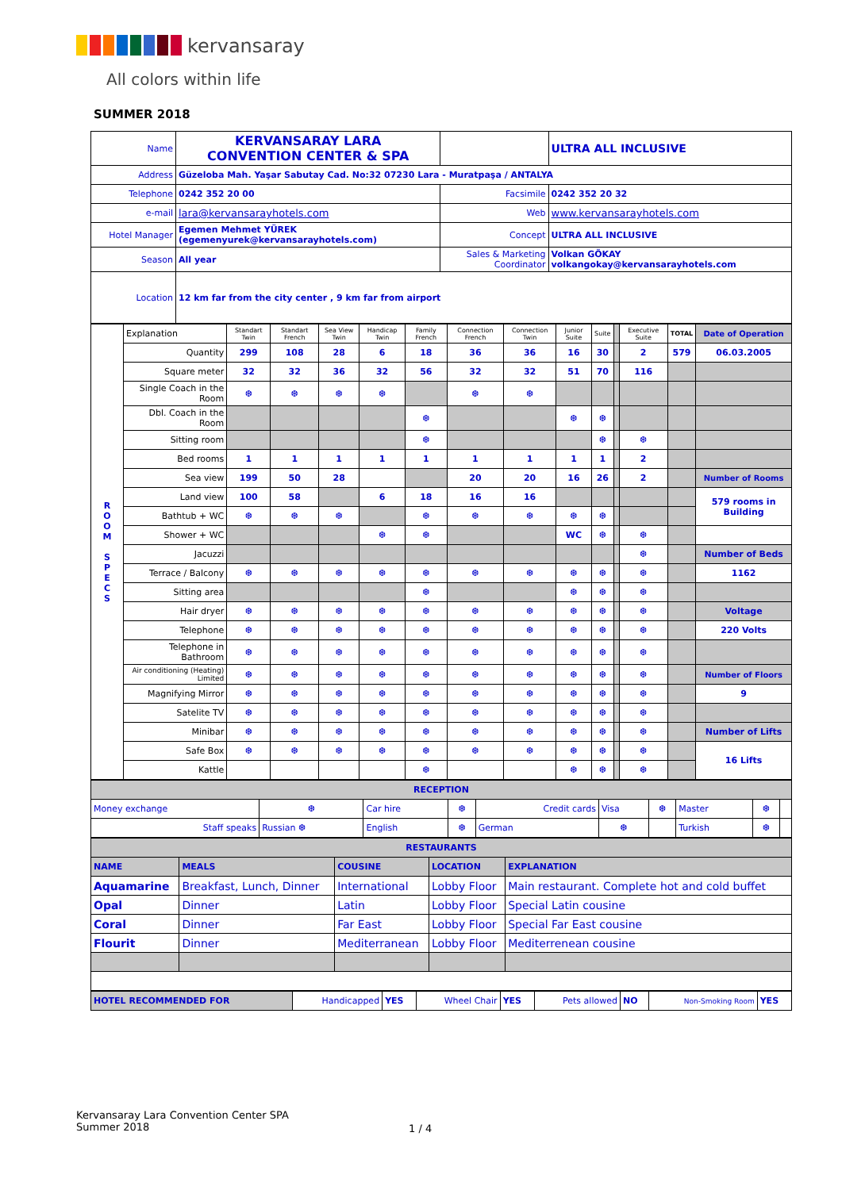kervansaray
All colors within life
SUMMER 2018
| Name | KERVANSARAY LARA CONVENTION CENTER & SPA | | ULTRA ALL INCLUSIVE | |
| Address | Güzeloba Mah. Yaşar Sabutay Cad. No:32 07230 Lara - Muratpaşa / ANTALYA | | | |
| Telephone | 0242 352 20 00 | Facsimile | | 0242 352 20 32 |
| e-mail | lara@kervansarayhotels.com | Web | | www.kervansarayhotels.com |
| Hotel Manager | Egemen Mehmet YÜREK (egemenyurek@kervansarayhotels.com) | Concept | | ULTRA ALL INCLUSIVE |
| Season | All year | Sales & Marketing Coordinator | | Volkan GÖKAY volkangokay@kervansarayhotels.com |
| Location | 12 km far from the city center , 9 km far from airport | | | |
| R O O M S P E C S | Explanation | Standart Twin | Standart French | Sea View Twin | Handicap Twin | Family French | Connection French | Connection Twin | Junior Suite | Suite | | Executive Suite | TOTAL | Date of Operation |
| | Quantity | 299 | 108 | 28 | 6 | 18 | 36 | 36 | 16 | 30 | | 2 | 579 | 06.03.2005 |
| | Square meter | 32 | 32 | 36 | 32 | 56 | 32 | 32 | 51 | 70 | | 116 | | |
| | Single Coach in the Room | ❆ | ❆ | ❆ | ❆ | | ❆ | ❆ | | | | | | |
| | Dbl. Coach in the Room | | | | | ❆ | | | ❆ | ❆ | | | | |
| | Sitting room | | | | | ❆ | | | | ❆ | | ❆ | | |
| | Bed rooms | 1 | 1 | 1 | 1 | 1 | 1 | 1 | 1 | 1 | | 2 | | |
| | Sea view | 199 | 50 | 28 | | | 20 | 20 | 16 | 26 | | 2 | | Number of Rooms |
| | Land view | 100 | 58 | | 6 | 18 | 16 | 16 | | | | | | 579 rooms in Building |
| | Bathtub + WC | ❆ | ❆ | ❆ | | ❆ | ❆ | ❆ | ❆ | ❆ | | | | |
| | Shower + WC | | | | ❆ | ❆ | | | WC | ❆ | | ❆ | | |
| | Jacuzzi | | | | | | | | | | | ❆ | | Number of Beds |
| | Terrace / Balcony | ❆ | ❆ | ❆ | ❆ | ❆ | ❆ | ❆ | ❆ | ❆ | | ❆ | | 1162 |
| | Sitting area | | | | | ❆ | | | ❆ | ❆ | | ❆ | | |
| | Hair dryer | ❆ | ❆ | ❆ | ❆ | ❆ | ❆ | ❆ | ❆ | ❆ | | ❆ | | Voltage |
| | Telephone | ❆ | ❆ | ❆ | ❆ | ❆ | ❆ | ❆ | ❆ | ❆ | | ❆ | | 220 Volts |
| | Telephone in Bathroom | ❆ | ❆ | ❆ | ❆ | ❆ | ❆ | ❆ | ❆ | ❆ | | ❆ | | |
| | Air conditioning (Heating) Limited | ❆ | ❆ | ❆ | ❆ | ❆ | ❆ | ❆ | ❆ | ❆ | | ❆ | | Number of Floors |
| | Magnifying Mirror | ❆ | ❆ | ❆ | ❆ | ❆ | ❆ | ❆ | ❆ | ❆ | | ❆ | | 9 |
| | Satelite TV | ❆ | ❆ | ❆ | ❆ | ❆ | ❆ | ❆ | ❆ | ❆ | | ❆ | | |
| | Minibar | ❆ | ❆ | ❆ | ❆ | ❆ | ❆ | ❆ | ❆ | ❆ | | ❆ | | Number of Lifts |
| | Safe Box | ❆ | ❆ | ❆ | ❆ | ❆ | ❆ | ❆ | ❆ | ❆ | | ❆ | | 16 Lifts |
| | Kattle | | | | | ❆ | | | ❆ | ❆ | | ❆ | | |
| RECEPTION | | | | | | | | | |
| Money exchange | ❆ | Car hire | ❆ | Credit cards | Visa | ❆ | Master | ❆ | |
| Staff speaks | Russian ❆ | English | ❆ | German | ❆ | | Turkish | ❆ | |
| RESTAURANTS | | | | |
| NAME | MEALS | COUSINE | LOCATION | EXPLANATION |
| Aquamarine | Breakfast, Lunch, Dinner | International | Lobby Floor | Main restaurant. Complete hot and cold buffet |
| Opal | Dinner | Latin | Lobby Floor | Special Latin cousine |
| Coral | Dinner | Far East | Lobby Floor | Special Far East cousine |
| Flourit | Dinner | Mediterranean | Lobby Floor | Mediterrenean cousine |
| HOTEL RECOMMENDED FOR | Handicapped | YES | Wheel Chair | YES | Pets allowed | NO | Non-Smoking Room | YES |
Kervansaray Lara Convention Center SPA
Summer 2018
1 / 4